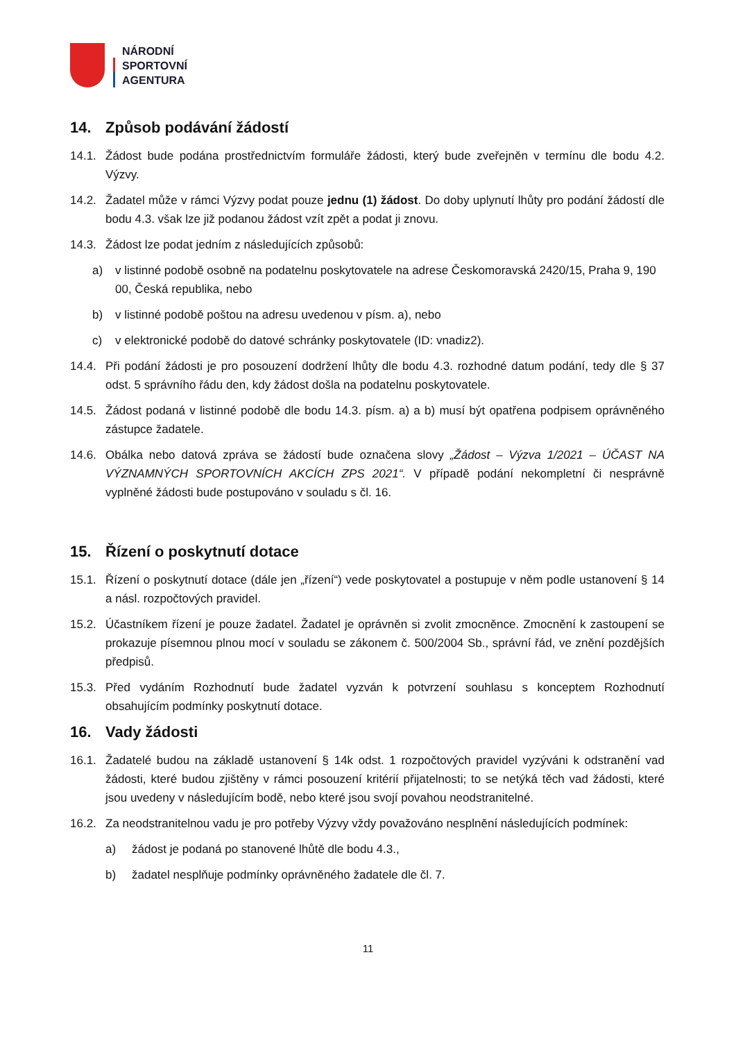NÁRODNÍ
SPORTOVNÍ
AGENTURA
14. Způsob podávání žádostí
14.1. Žádost bude podána prostřednictvím formuláře žádosti, který bude zveřejněn v termínu dle bodu 4.2. Výzvy.
14.2. Žadatel může v rámci Výzvy podat pouze jednu (1) žádost. Do doby uplynutí lhůty pro podání žádostí dle bodu 4.3. však lze již podanou žádost vzít zpět a podat ji znovu.
14.3. Žádost lze podat jedním z následujících způsobů:
a) v listinné podobě osobně na podatelnu poskytovatele na adrese Českomoravská 2420/15, Praha 9, 190 00, Česká republika, nebo
b) v listinné podobě poštou na adresu uvedenou v písm. a), nebo
c) v elektronické podobě do datové schránky poskytovatele (ID: vnadiz2).
14.4. Při podání žádosti je pro posouzení dodržení lhůty dle bodu 4.3. rozhodné datum podání, tedy dle § 37 odst. 5 správního řádu den, kdy žádost došla na podatelnu poskytovatele.
14.5. Žádost podaná v listinné podobě dle bodu 14.3. písm. a) a b) musí být opatřena podpisem oprávněného zástupce žadatele.
14.6. Obálka nebo datová zpráva se žádostí bude označena slovy „Žádost – Výzva 1/2021 – ÚČAST NA VÝZNAMNÝCH SPORTOVNÍCH AKCÍCH ZPS 2021“. V případě podání nekompletní či nesprávně vyplněné žádosti bude postupováno v souladu s čl. 16.
15. Řízení o poskytnutí dotace
15.1. Řízení o poskytnutí dotace (dále jen „řízení“) vede poskytovatel a postupuje v něm podle ustanovení § 14 a násl. rozpočtových pravidel.
15.2. Účastníkem řízení je pouze žadatel. Žadatel je oprávněn si zvolit zmocněnce. Zmocnění k zastoupení se prokazuje písemnou plnou mocí v souladu se zákonem č. 500/2004 Sb., správní řád, ve znění pozdějších předpisů.
15.3. Před vydáním Rozhodnutí bude žadatel vyzván k potvrzení souhlasu s konceptem Rozhodnutí obsahujícím podmínky poskytnutí dotace.
16. Vady žádosti
16.1. Žadatelé budou na základě ustanovení § 14k odst. 1 rozpočtových pravidel vyzýváni k odstranění vad žádosti, které budou zjištěny v rámci posouzení kritérií přijatelnosti; to se netýká těch vad žádosti, které jsou uvedeny v následujícím bodě, nebo které jsou svojí povahou neodstranitelné.
16.2. Za neodstranitelnou vadu je pro potřeby Výzvy vždy považováno nesplnění následujících podmínek:
a) žádost je podaná po stanovené lhůtě dle bodu 4.3.,
b) žadatel nesplňuje podmínky oprávněného žadatele dle čl. 7.
11